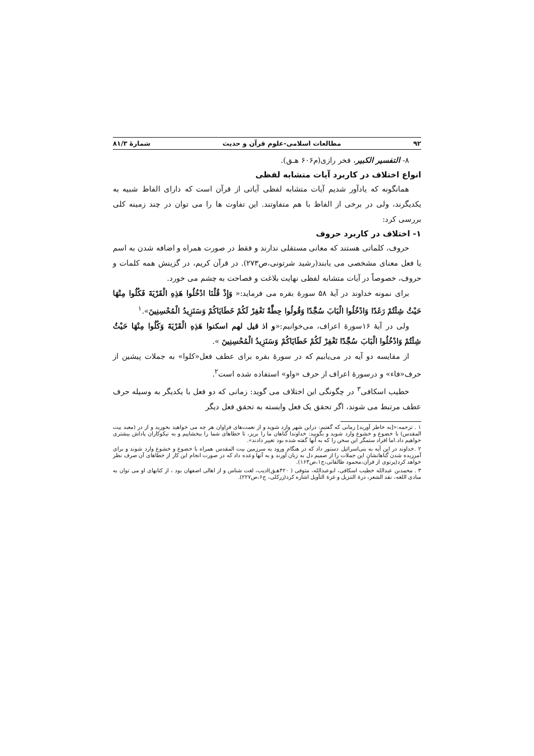۹۲ مطالعات اسلامی-علوم قرآن و حدیث شمارۀ ۸۱/۳
۸- التفسیر الکبیر، فخر رازی(م۶۰۶ هـق).
انواع اختلاف در کاربرد آیات متشابه لفظی
همانگونه که یادآور شدیم آیات متشابه لفظی آیاتی از قرآن است که دارای الفاظ شبیه به یکدیگرند، ولی در برخی از الفاظ با هم متفاوتند. این تفاوت ها را می توان در چند زمینه کلی بررسی کرد:
۱- اختلاف در کاربرد حروف
حروف، کلماتی هستند که معانی مستقلی ندارند و فقط در صورت همراه و اضافه شدن به اسم یا فعل معنای مشخصی می یابند(رشید شرتونی،ص۲۷۳). در قرآن کریم، در گزینش همه کلمات و حروف، خصوصاً در آیات متشابه لفظی نهایت بلاغت و فصاحت به چشم می خورد.
برای نمونه خداوند در آیۀ ۵۸ سورۀ بقره می فرماید:« وَإِذْ قُلْنَا ادْخُلُوا هَذِهِ الْقَرْيَةَ فَكُلُوا مِنْهَا حَيْثُ شِئْتُمْ رَغَدًا وَادْخُلُوا الْبَابَ سُجَّدًا وَقُولُوا حِطَّةٌ نَغْفِرْ لَكُمْ خَطَايَاكُمْ وَسَنَزِيدُ الْمُحْسِنِينَ».<sup>۱</sup>
ولی در آیۀ ۱۶سورۀ اعراف، می‌خوانیم:«و اذ قیل لهم اسکنوا هَذِهِ الْقَرْيَةَ وَكُلُوا مِنْهَا حَيْثُ شِئْتُمْ وَادْخُلُوا الْبَابَ سُجَّدًا نَغْفِرْ لَكُمْ خَطَايَاكُمْ وَسَنَزِيدُ الْمُحْسِنِينَ ».
از مقایسه دو آیه در می‌یابیم که در سورۀ بقره برای عطف فعل«کلوا» به جملات پیشین از حرف«فاء» و درسورۀ اعراف از حرف «واو» استفاده شده است<sup>۲</sup>.
خطیب اسکافی<sup>۳</sup> در چگونگی این اختلاف می گوید: زمانی که دو فعل با یکدیگر به وسیله حرف عطف مرتبط می شوند، اگر تحقق یک فعل وابسته به تحقق فعل دیگر
۱ . ترجمه:«[به خاطر آورید] زمانی که گفتیم: دراین شهر وارد شوید و از نعمت‌های فراوان هر چه می خواهید بخورید و از در (معبد بیت المقدس) با خضوع و خشوع وارد شوید و بگویید: خداوندا گناهان ما را بریز، تا خطاهای شما را ببخشاییم و به نیکوکاران پاداش بیشتری خواهیم داد.اما افراد ستمگر این سخن را که به آنها گفته شده بود تغییر دادند».
۲ .خداوند در این آیه به بنی‌اسرائیل دستور داد که در هنگام ورود به سرزمین بیت المقدس همراه با خضوع و خشوع وارد شوند و برای آمرزیده شدن گناهانشان این جملات را از صمیم دل به زبان آورند و به آنها وعده داد که در صورت انجام این کار از خطاهای آن صرف نظر خواهد کرد(پرتوی از قرآن،محمود طالقانی،ج۱،ص۱۶۳).
۳ . محمدبن عبدالله خطیب اسکافی، ابوعبدالله، متوفی ( ۴۲۰هـق)ادیب، لغت شناس و از اهالی اصفهان بود ، از کتابهای او می توان به مبادی اللغه، نقد الشعر، درۀ التنزیل و غرۀ التأویل اشاره کرد(زرکلی، ج۶،ص۲۲۷).